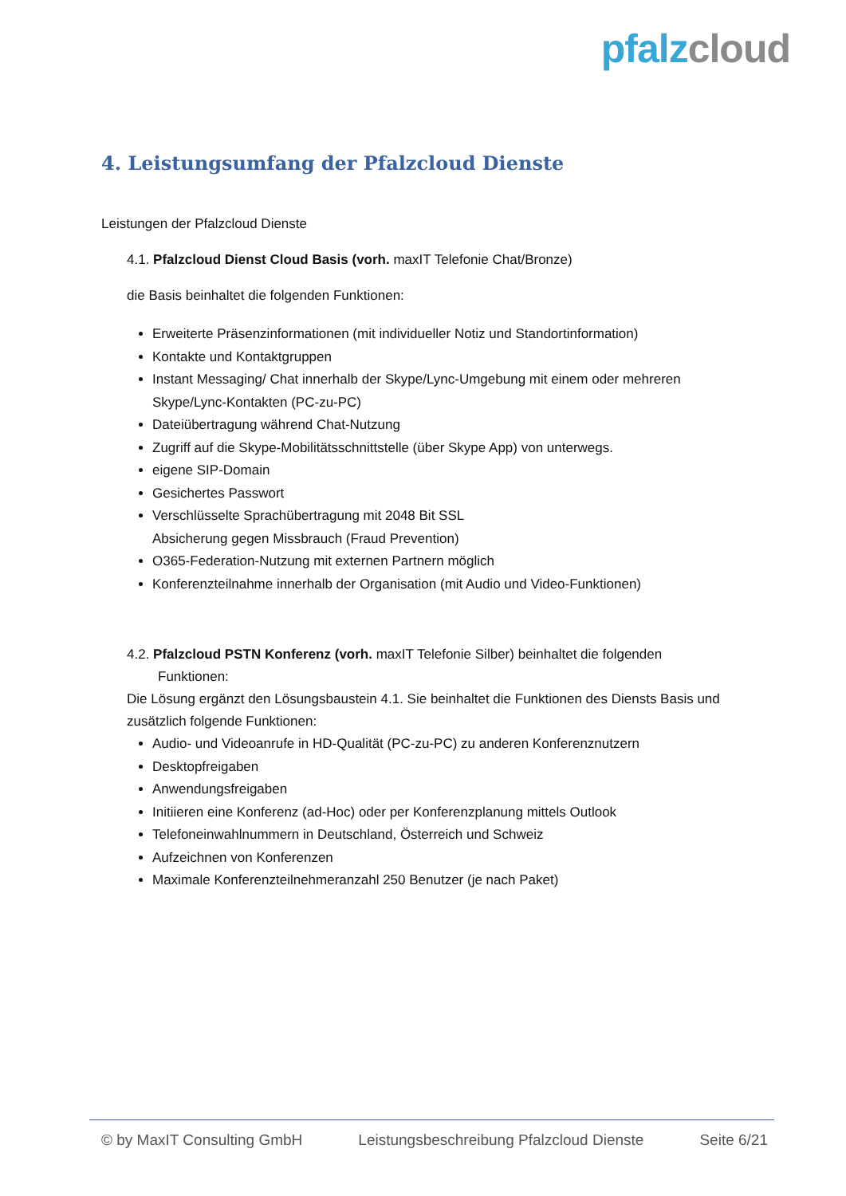pfalz cloud
4. Leistungsumfang der Pfalzcloud Dienste
Leistungen der Pfalzcloud Dienste
4.1. Pfalzcloud Dienst Cloud Basis (vorh. maxIT Telefonie Chat/Bronze)
die Basis beinhaltet die folgenden Funktionen:
Erweiterte Präsenzinformationen (mit individueller Notiz und Standortinformation)
Kontakte und Kontaktgruppen
Instant Messaging/ Chat innerhalb der Skype/Lync-Umgebung mit einem oder mehreren Skype/Lync-Kontakten (PC-zu-PC)
Dateiübertragung während Chat-Nutzung
Zugriff auf die Skype-Mobilitätsschnittstelle (über Skype App) von unterwegs.
eigene SIP-Domain
Gesichertes Passwort
Verschlüsselte Sprachübertragung mit 2048 Bit SSL
Absicherung gegen Missbrauch (Fraud Prevention)
O365-Federation-Nutzung mit externen Partnern möglich
Konferenzteilnahme innerhalb der Organisation (mit Audio und Video-Funktionen)
4.2. Pfalzcloud PSTN Konferenz (vorh. maxIT Telefonie Silber) beinhaltet die folgenden
Funktionen:
Die Lösung ergänzt den Lösungsbaustein 4.1. Sie beinhaltet die Funktionen des Diensts Basis und zusätzlich folgende Funktionen:
Audio- und Videoanrufe in HD-Qualität (PC-zu-PC) zu anderen Konferenznutzern
Desktopfreigaben
Anwendungsfreigaben
Initiieren eine Konferenz (ad-Hoc) oder per Konferenzplanung mittels Outlook
Telefoneinwahlnummern in Deutschland, Österreich und Schweiz
Aufzeichnen von Konferenzen
Maximale Konferenzteilnehmeranzahl 250 Benutzer (je nach Paket)
© by MaxIT Consulting GmbH Leistungsbeschreibung Pfalzcloud Dienste Seite 6/21